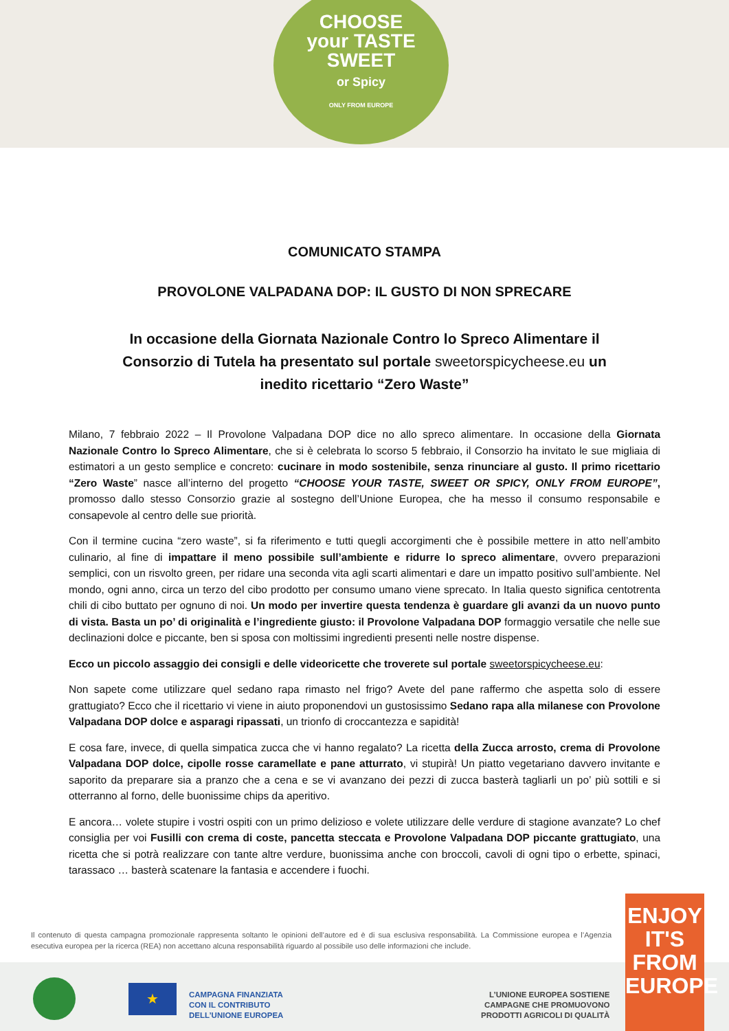CHOOSE
your TASTE
SWEET
or Spicy
ONLY FROM EUROPE
COMUNICATO STAMPA
PROVOLONE VALPADANA DOP: IL GUSTO DI NON SPRECARE
In occasione della Giornata Nazionale Contro lo Spreco Alimentare il Consorzio di Tutela ha presentato sul portale sweetorspicycheese.eu un inedito ricettario “Zero Waste”
Milano, 7 febbraio 2022 – Il Provolone Valpadana DOP dice no allo spreco alimentare. In occasione della Giornata Nazionale Contro lo Spreco Alimentare, che si è celebrata lo scorso 5 febbraio, il Consorzio ha invitato le sue migliaia di estimatori a un gesto semplice e concreto: cucinare in modo sostenibile, senza rinunciare al gusto. Il primo ricettario “Zero Waste” nasce all’interno del progetto “CHOOSE YOUR TASTE, SWEET OR SPICY, ONLY FROM EUROPE”, promosso dallo stesso Consorzio grazie al sostegno dell’Unione Europea, che ha messo il consumo responsabile e consapevole al centro delle sue priorità.
Con il termine cucina “zero waste”, si fa riferimento e tutti quegli accorgimenti che è possibile mettere in atto nell’ambito culinario, al fine di impattare il meno possibile sull’ambiente e ridurre lo spreco alimentare, ovvero preparazioni semplici, con un risvolto green, per ridare una seconda vita agli scarti alimentari e dare un impatto positivo sull’ambiente. Nel mondo, ogni anno, circa un terzo del cibo prodotto per consumo umano viene sprecato. In Italia questo significa centotrenta chili di cibo buttato per ognuno di noi. Un modo per invertire questa tendenza è guardare gli avanzi da un nuovo punto di vista. Basta un po’ di originalità e l’ingrediente giusto: il Provolone Valpadana DOP formaggio versatile che nelle sue declinazioni dolce e piccante, ben si sposa con moltissimi ingredienti presenti nelle nostre dispense.
Ecco un piccolo assaggio dei consigli e delle videoricette che troverete sul portale sweetorspicycheese.eu:
Non sapete come utilizzare quel sedano rapa rimasto nel frigo? Avete del pane raffermo che aspetta solo di essere grattugiato? Ecco che il ricettario vi viene in aiuto proponendovi un gustosissimo Sedano rapa alla milanese con Provolone Valpadana DOP dolce e asparagi ripassati, un trionfo di croccantezza e sapidità!
E cosa fare, invece, di quella simpatica zucca che vi hanno regalato? La ricetta della Zucca arrosto, crema di Provolone Valpadana DOP dolce, cipolle rosse caramellate e pane atturrato, vi stupirà! Un piatto vegetariano davvero invitante e saporito da preparare sia a pranzo che a cena e se vi avanzano dei pezzi di zucca basterà tagliarli un po’ più sottili e si otterranno al forno, delle buonissime chips da aperitivo.
E ancora… volete stupire i vostri ospiti con un primo delizioso e volete utilizzare delle verdure di stagione avanzate? Lo chef consiglia per voi Fusilli con crema di coste, pancetta steccata e Provolone Valpadana DOP piccante grattugiato, una ricetta che si potrà realizzare con tante altre verdure, buonissima anche con broccoli, cavoli di ogni tipo o erbette, spinaci, tarassaco … basterà scatenare la fantasia e accendere i fuochi.
Il contenuto di questa campagna promozionale rappresenta soltanto le opinioni dell’autore ed è di sua esclusiva responsabilità. La Commissione europea e l’Agenzia esecutiva europea per la ricerca (REA) non accettano alcuna responsabilità riguardo al possibile uso delle informazioni che include.
★
CAMPAGNA FINANZIATA
CON IL CONTRIBUTO
DELL’UNIONE EUROPEA
L’UNIONE EUROPEA SOSTIENE
CAMPAGNE CHE PROMUOVONO
PRODOTTI AGRICOLI DI QUALITÀ
ENJOY
IT'S FROM
EUROPE